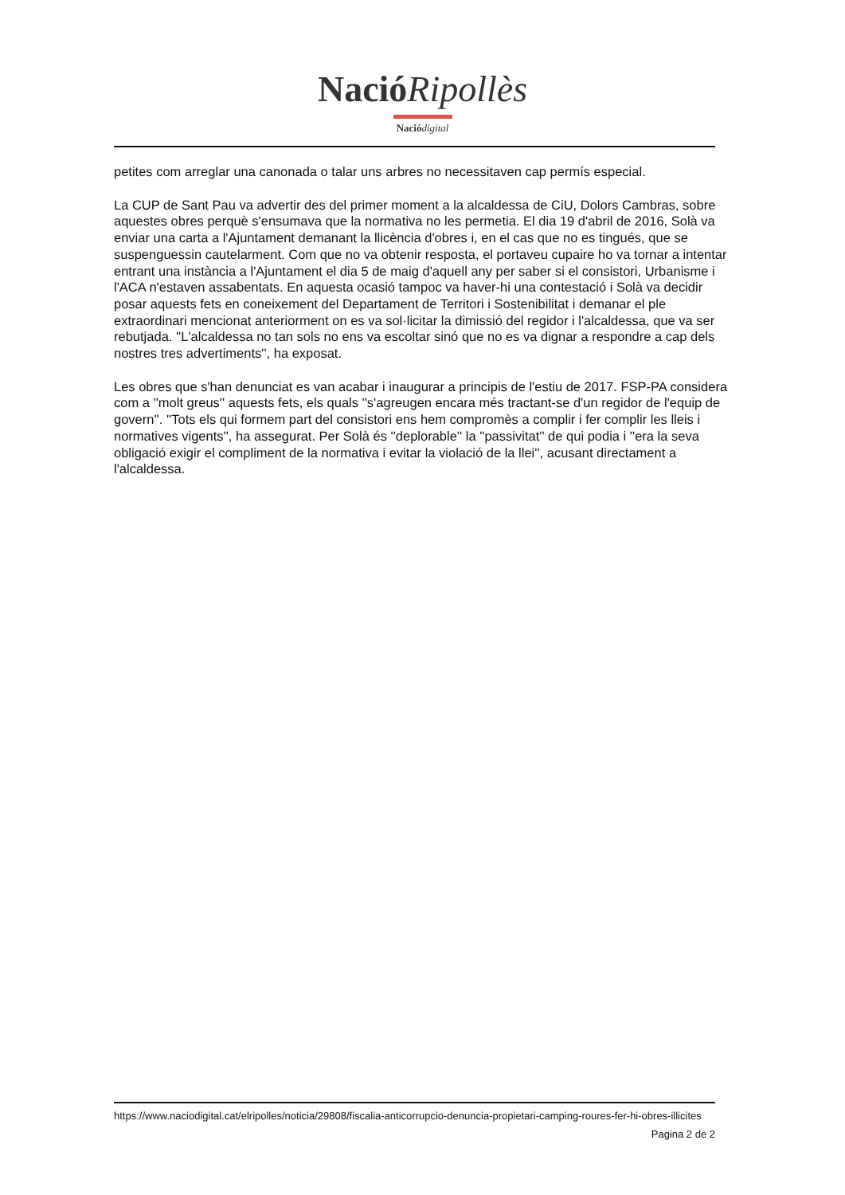Nació Ripollès
Nació digital
petites com arreglar una canonada o talar uns arbres no necessitaven cap permís especial.
La CUP de Sant Pau va advertir des del primer moment a la alcaldessa de CiU, Dolors Cambras, sobre aquestes obres perquè s'ensumava que la normativa no les permetia. El dia 19 d'abril de 2016, Solà va enviar una carta a l'Ajuntament demanant la llicència d'obres i, en el cas que no es tingués, que se suspenguessin cautelarment. Com que no va obtenir resposta, el portaveu cupaire ho va tornar a intentar entrant una instància a l'Ajuntament el dia 5 de maig d'aquell any per saber si el consistori, Urbanisme i l'ACA n'estaven assabentats. En aquesta ocasió tampoc va haver-hi una contestació i Solà va decidir posar aquests fets en coneixement del Departament de Territori i Sostenibilitat i demanar el ple extraordinari mencionat anteriorment on es va sol·licitar la dimissió del regidor i l'alcaldessa, que va ser rebutjada. ''L'alcaldessa no tan sols no ens va escoltar sinó que no es va dignar a respondre a cap dels nostres tres advertiments'', ha exposat.
Les obres que s'han denunciat es van acabar i inaugurar a principis de l'estiu de 2017. FSP-PA considera com a ''molt greus'' aquests fets, els quals ''s'agreugen encara més tractant-se d'un regidor de l'equip de govern''. ''Tots els qui formem part del consistori ens hem compromès a complir i fer complir les lleis i normatives vigents'', ha assegurat. Per Solà és ''deplorable'' la ''passivitat'' de qui podia i ''era la seva obligació exigir el compliment de la normativa i evitar la violació de la llei'', acusant directament a l'alcaldessa.
https://www.naciodigital.cat/elripolles/noticia/29808/fiscalia-anticorrupcio-denuncia-propietari-camping-roures-fer-hi-obres-illicites
Pagina 2 de 2